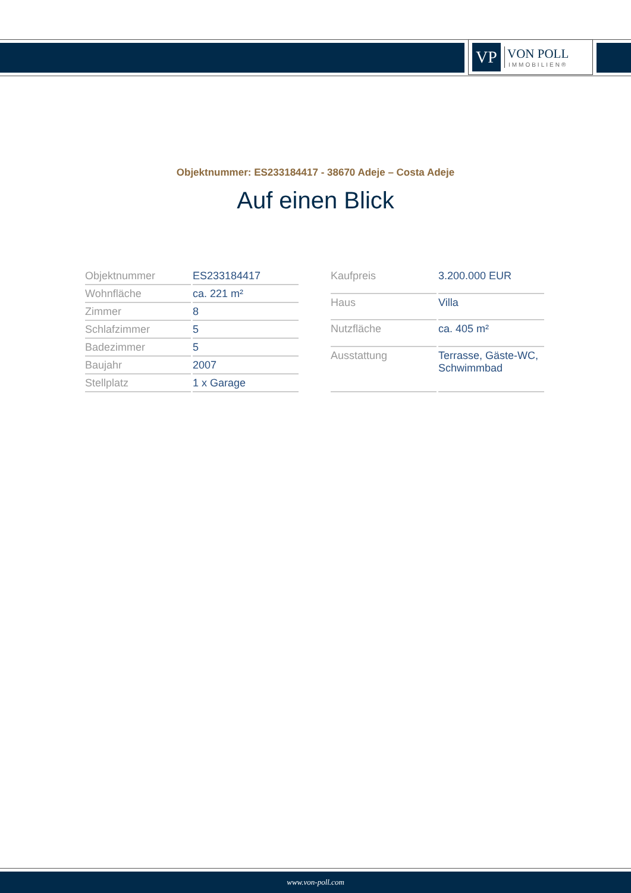VP
VON POLL
IMMOBILIEN®
Objektnummer: ES233184417 - 38670 Adeje – Costa Adeje
Auf einen Blick
| Objektnummer | ES233184417 |
| Wohnfläche | ca. 221 m² |
| Zimmer | 8 |
| Schlafzimmer | 5 |
| Badezimmer | 5 |
| Baujahr | 2007 |
| Stellplatz | 1 x Garage |
| Kaufpreis | 3.200.000 EUR |
| Haus | Villa |
| Nutzfläche | ca. 405 m² |
| Ausstattung | Terrasse, Gäste-WC, Schwimmbad |
www.von-poll.com